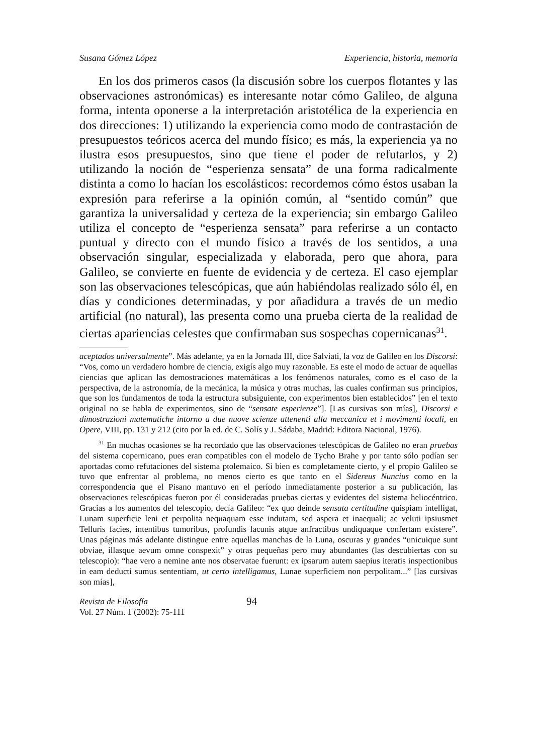Susana Gómez López Experiencia, historia, memoria
En los dos primeros casos (la discusión sobre los cuerpos flotantes y las observaciones astronómicas) es interesante notar cómo Galileo, de alguna forma, intenta oponerse a la interpretación aristotélica de la experiencia en dos direcciones: 1) utilizando la experiencia como modo de contrastación de presupuestos teóricos acerca del mundo físico; es más, la experiencia ya no ilustra esos presupuestos, sino que tiene el poder de refutarlos, y 2) utilizando la noción de “esperienza sensata” de una forma radicalmente distinta a como lo hacían los escolásticos: recordemos cómo éstos usaban la expresión para referirse a la opinión común, al “sentido común” que garantiza la universalidad y certeza de la experiencia; sin embargo Galileo utiliza el concepto de “esperienza sensata” para referirse a un contacto puntual y directo con el mundo físico a través de los sentidos, a una observación singular, especializada y elaborada, pero que ahora, para Galileo, se convierte en fuente de evidencia y de certeza. El caso ejemplar son las observaciones telescópicas, que aún habiéndolas realizado sólo él, en días y condiciones determinadas, y por añadidura a través de un medio artificial (no natural), las presenta como una prueba cierta de la realidad de ciertas apariencias celestes que confirmaban sus sospechas copernicanas<sup>31</sup>.
aceptados universalmente”. Más adelante, ya en la Jornada III, dice Salviati, la voz de Galileo en los Discorsi: “Vos, como un verdadero hombre de ciencia, exigís algo muy razonable. Es este el modo de actuar de aquellas ciencias que aplican las demostraciones matemáticas a los fenómenos naturales, como es el caso de la perspectiva, de la astronomía, de la mecánica, la música y otras muchas, las cuales confirman sus principios, que son los fundamentos de toda la estructura subsiguiente, con experimentos bien establecidos” [en el texto original no se habla de experimentos, sino de “sensate esperienze”]. [Las cursivas son mías], Discorsi e dimostrazioni matematiche intorno a due nuove scienze attenenti alla meccanica et i movimenti locali, en Opere, VIII, pp. 131 y 212 (cito por la ed. de C. Solís y J. Sádaba, Madrid: Editora Nacional, 1976).
<sup>31</sup> En muchas ocasiones se ha recordado que las observaciones telescópicas de Galileo no eran pruebas del sistema copernicano, pues eran compatibles con el modelo de Tycho Brahe y por tanto sólo podían ser aportadas como refutaciones del sistema ptolemaico. Si bien es completamente cierto, y el propio Galileo se tuvo que enfrentar al problema, no menos cierto es que tanto en el Sidereus Nuncius como en la correspondencia que el Pisano mantuvo en el período inmediatamente posterior a su publicación, las observaciones telescópicas fueron por él consideradas pruebas ciertas y evidentes del sistema heliocéntrico. Gracias a los aumentos del telescopio, decía Galileo: “ex quo deinde sensata certitudine quispiam intelligat, Lunam superficie leni et perpolita nequaquam esse indutam, sed aspera et inaequali; ac veluti ipsiusmet Telluris facies, intentibus tumoribus, profundis lacunis atque anfractibus undiquaque confertam existere”. Unas páginas más adelante distingue entre aquellas manchas de la Luna, oscuras y grandes “unicuique sunt obviae, illasque aevum omne conspexit” y otras pequeñas pero muy abundantes (las descubiertas con su telescopio): “hae vero a nemine ante nos observatae fuerunt: ex ipsarum autem saepius iteratis inspectionibus in eam deducti sumus sententiam, ut certo intelligamus, Lunae superficiem non perpolitam...” [las cursivas son mías],
Revista de Filosofía
Vol. 27 Núm. 1 (2002): 75-111
94